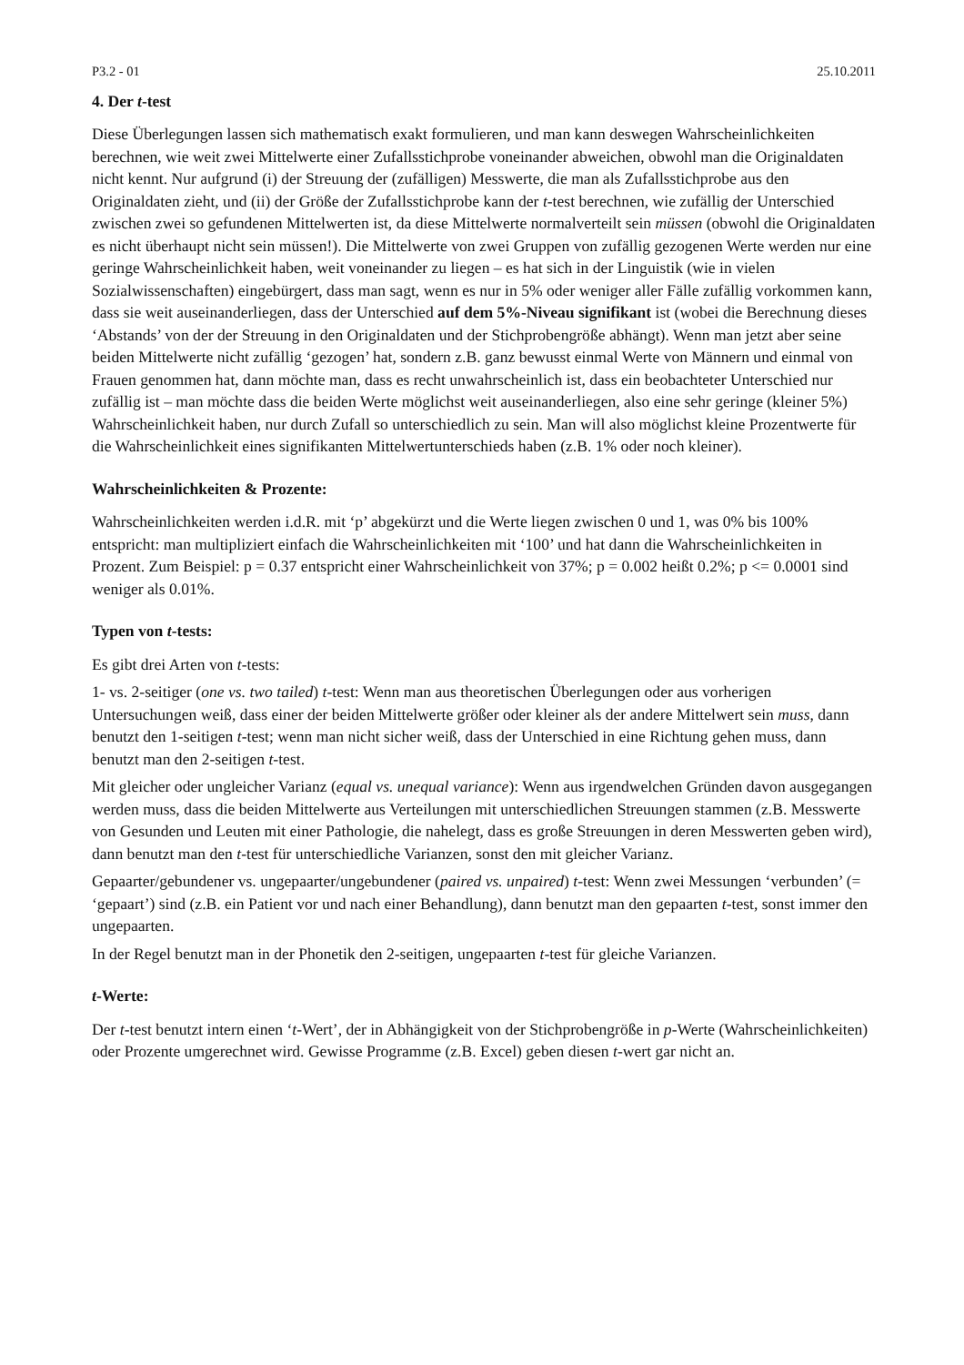P3.2 - 01 25.10.2011
4. Der t-test
Diese Überlegungen lassen sich mathematisch exakt formulieren, und man kann deswegen Wahrscheinlichkeiten berechnen, wie weit zwei Mittelwerte einer Zufallsstichprobe voneinander abweichen, obwohl man die Originaldaten nicht kennt. Nur aufgrund (i) der Streuung der (zufälligen) Messwerte, die man als Zufallsstichprobe aus den Originaldaten zieht, und (ii) der Größe der Zufallsstichprobe kann der t-test berechnen, wie zufällig der Unterschied zwischen zwei so gefundenen Mittelwerten ist, da diese Mittelwerte normalverteilt sein müssen (obwohl die Originaldaten es nicht überhaupt nicht sein müssen!). Die Mittelwerte von zwei Gruppen von zufällig gezogenen Werte werden nur eine geringe Wahrscheinlichkeit haben, weit voneinander zu liegen – es hat sich in der Linguistik (wie in vielen Sozialwissenschaften) eingebürgert, dass man sagt, wenn es nur in 5% oder weniger aller Fälle zufällig vorkommen kann, dass sie weit auseinanderliegen, dass der Unterschied auf dem 5%-Niveau signifikant ist (wobei die Berechnung dieses ‘Abstands’ von der der Streuung in den Originaldaten und der Stichprobengröße abhängt). Wenn man jetzt aber seine beiden Mittelwerte nicht zufällig ‘gezogen’ hat, sondern z.B. ganz bewusst einmal Werte von Männern und einmal von Frauen genommen hat, dann möchte man, dass es recht unwahrscheinlich ist, dass ein beobachteter Unterschied nur zufällig ist – man möchte dass die beiden Werte möglichst weit auseinanderliegen, also eine sehr geringe (kleiner 5%) Wahrscheinlichkeit haben, nur durch Zufall so unterschiedlich zu sein. Man will also möglichst kleine Prozentwerte für die Wahrscheinlichkeit eines signifikanten Mittelwertunterschieds haben (z.B. 1% oder noch kleiner).
Wahrscheinlichkeiten & Prozente:
Wahrscheinlichkeiten werden i.d.R. mit ‘p’ abgekürzt und die Werte liegen zwischen 0 und 1, was 0% bis 100% entspricht: man multipliziert einfach die Wahrscheinlichkeiten mit ‘100’ und hat dann die Wahrscheinlichkeiten in Prozent. Zum Beispiel: p = 0.37 entspricht einer Wahrscheinlichkeit von 37%; p = 0.002 heißt 0.2%; p <= 0.0001 sind weniger als 0.01%.
Typen von t-tests:
Es gibt drei Arten von t-tests:
1- vs. 2-seitiger (one vs. two tailed) t-test: Wenn man aus theoretischen Überlegungen oder aus vorherigen Untersuchungen weiß, dass einer der beiden Mittelwerte größer oder kleiner als der andere Mittelwert sein muss, dann benutzt den 1-seitigen t-test; wenn man nicht sicher weiß, dass der Unterschied in eine Richtung gehen muss, dann benutzt man den 2-seitigen t-test.
Mit gleicher oder ungleicher Varianz (equal vs. unequal variance): Wenn aus irgendwelchen Gründen davon ausgegangen werden muss, dass die beiden Mittelwerte aus Verteilungen mit unterschiedlichen Streuungen stammen (z.B. Messwerte von Gesunden und Leuten mit einer Pathologie, die nahelegt, dass es große Streuungen in deren Messwerten geben wird), dann benutzt man den t-test für unterschiedliche Varianzen, sonst den mit gleicher Varianz.
Gepaarter/gebundener vs. ungepaarter/ungebundener (paired vs. unpaired) t-test: Wenn zwei Messungen ‘verbunden’ (= ‘gepaart’) sind (z.B. ein Patient vor und nach einer Behandlung), dann benutzt man den gepaarten t-test, sonst immer den ungepaarten.
In der Regel benutzt man in der Phonetik den 2-seitigen, ungepaarten t-test für gleiche Varianzen.
t-Werte:
Der t-test benutzt intern einen ‘t-Wert’, der in Abhängigkeit von der Stichprobengröße in p-Werte (Wahrscheinlichkeiten) oder Prozente umgerechnet wird. Gewisse Programme (z.B. Excel) geben diesen t-wert gar nicht an.